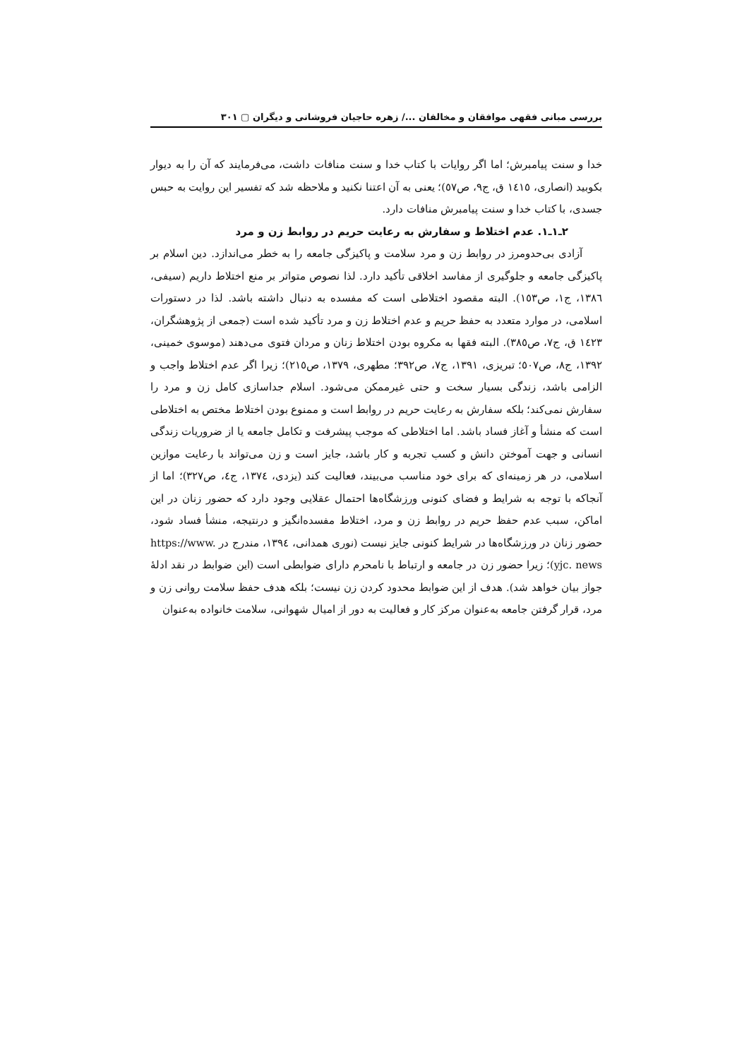بررسی مبانی فقهی موافقان و مخالفان .../ زهره حاجیان فروشانی و دیگران ▢ ۳۰۱
خدا و سنت پیامبرش؛ اما اگر روایات با کتاب خدا و سنت منافات داشت، می‌فرمایند که آن را به دیوار بکوبید (انصاری، ١٤١٥ ق، ج۹، ص٥٧)؛ یعنی به آن اعتنا نکنید و ملاحظه شد که تفسیر این روایت به حبس جسدی، با کتاب خدا و سنت پیامبرش منافات دارد.
۲ـ۱ـ۱. عدم اختلاط و سفارش به رعایت حریم در روابط زن و مرد
آزادی بی‌حدومرز در روابط زن و مرد سلامت و پاکیزگی جامعه را به خطر می‌اندازد. دین اسلام بر پاکیزگی جامعه و جلوگیری از مفاسد اخلاقی تأکید دارد. لذا نصوص متواتر بر منع اختلاط داریم (سیفی، ١٣٨٦، ج١، ص١٥٣). البته مقصود اختلاطی است که مفسده به دنبال داشته باشد. لذا در دستورات اسلامی، در موارد متعدد به حفظ حریم و عدم اختلاط زن و مرد تأکید شده است (جمعی از پژوهشگران، ١٤٢٣ ق، ج٧، ص٣٨٥). البته فقها به مکروه بودن اختلاط زنان و مردان فتوی می‌دهند (موسوی خمینی، ۱۳۹۲، ج۸، ص٥٠٧؛ تبریزی، ۱۳۹۱، ج٧، ص۳۹۲؛ مطهری، ۱۳۷۹، ص٢١٥)؛ زیرا اگر عدم اختلاط واجب و الزامی باشد، زندگی بسیار سخت و حتی غیرممکن می‌شود. اسلام جداسازی کامل زن و مرد را سفارش نمی‌کند؛ بلکه سفارش به رعایت حریم در روابط است و ممنوع بودن اختلاط مختص به اختلاطی است که منشأ و آغاز فساد باشد. اما اختلاطی که موجب پیشرفت و تکامل جامعه یا از ضروریات زندگی انسانی و جهت آموختن دانش و کسب تجربه و کار باشد، جایز است و زن می‌تواند با رعایت موازین اسلامی، در هر زمینه‌ای که برای خود مناسب می‌بیند، فعالیت کند (یزدی، ١٣٧٤، ج٤، ص٣٢٧)؛ اما از آنجاکه با توجه به شرایط و فضای کنونی ورزشگاه‌ها احتمال عقلایی وجود دارد که حضور زنان در این اماکن، سبب عدم حفظ حریم در روابط زن و مرد، اختلاط مفسده‌انگیز و درنتیجه، منشأ فساد شود، حضور زنان در ورزشگاه‌ها در شرایط کنونی جایز نیست (نوری همدانی، ١٣٩٤، مندرج در https://www. yjc. news)؛ زیرا حضور زن در جامعه و ارتباط با نامحرم دارای ضوابطی است (این ضوابط در نقد ادلهٔ جواز بیان خواهد شد). هدف از این ضوابط محدود کردن زن نیست؛ بلکه هدف حفظ سلامت روانی زن و مرد، قرار گرفتن جامعه به‌عنوان مرکز کار و فعالیت به دور از امیال شهوانی، سلامت خانواده به‌عنوان